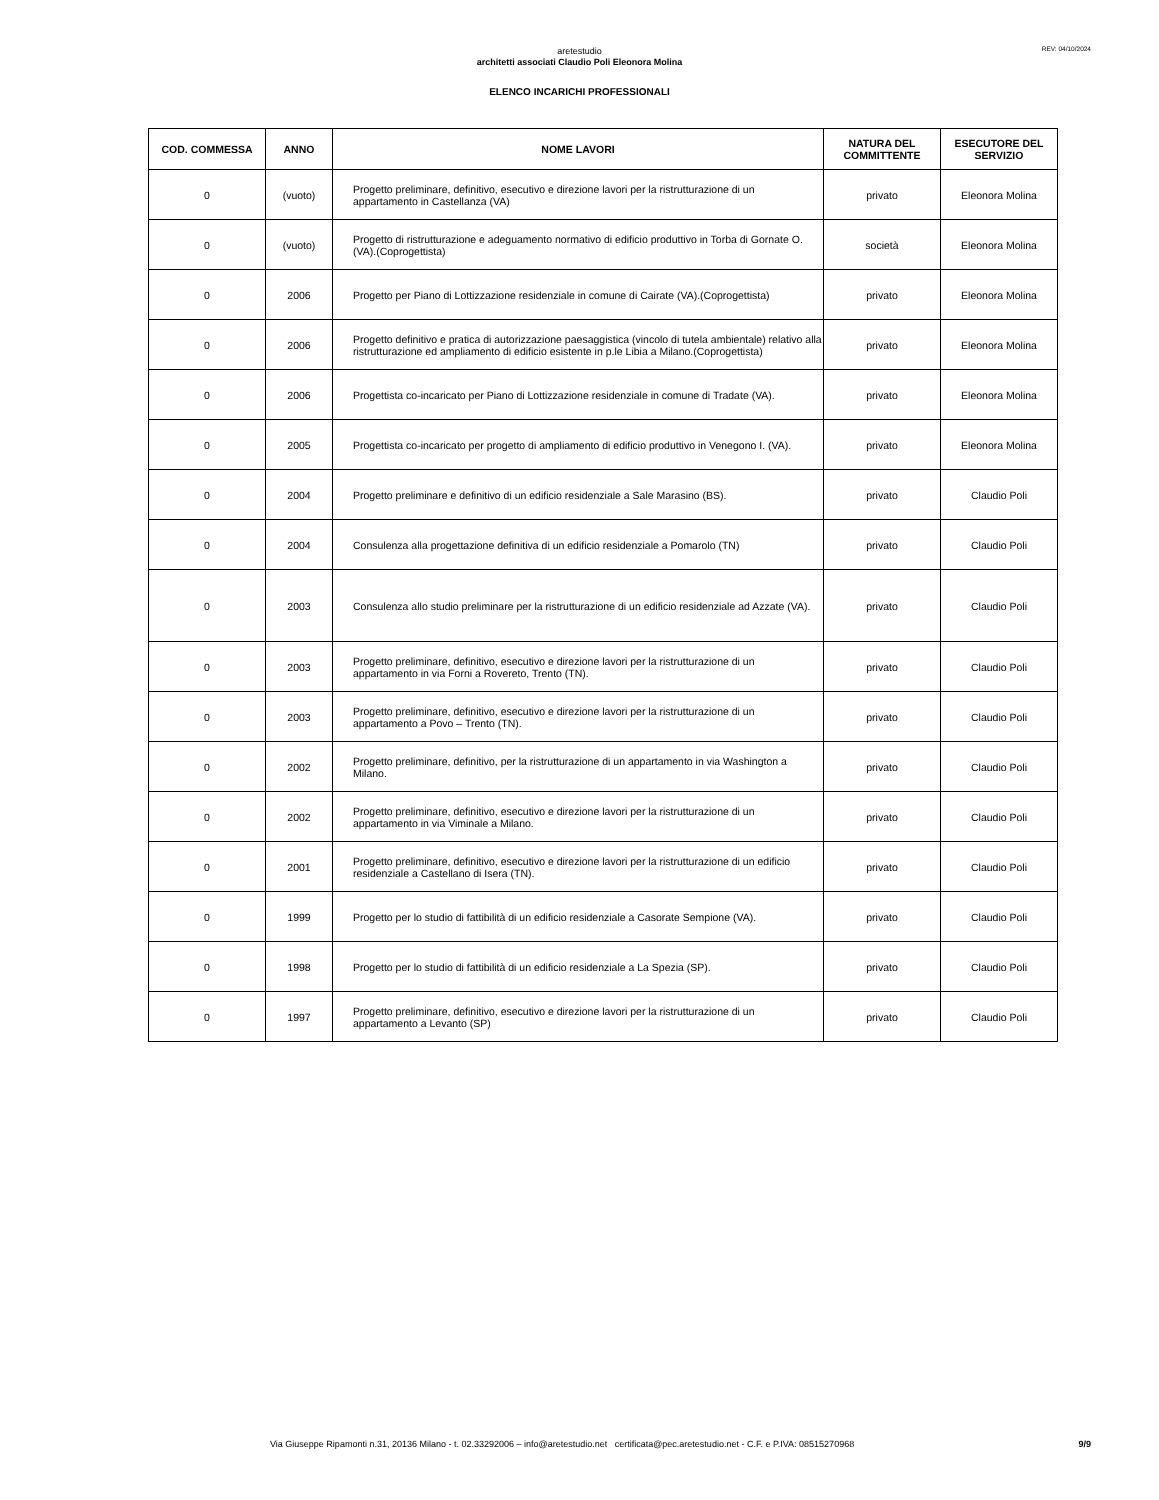REV: 04/10/2024
aretestudio
architetti associati Claudio Poli Eleonora Molina
ELENCO INCARICHI PROFESSIONALI
| COD. COMMESSA | ANNO | NOME LAVORI | NATURA DEL COMMITTENTE | ESECUTORE DEL SERVIZIO |
| --- | --- | --- | --- | --- |
| 0 | (vuoto) | Progetto preliminare, definitivo, esecutivo e direzione lavori per la ristrutturazione di un appartamento in Castellanza (VA) | privato | Eleonora Molina |
| 0 | (vuoto) | Progetto di ristrutturazione e adeguamento normativo di edificio produttivo in Torba di Gornate O. (VA).(Coprogettista) | società | Eleonora Molina |
| 0 | 2006 | Progetto per Piano di Lottizzazione residenziale in comune di Cairate (VA).(Coprogettista) | privato | Eleonora Molina |
| 0 | 2006 | Progetto definitivo e pratica di autorizzazione paesaggistica (vincolo di tutela ambientale) relativo alla ristrutturazione ed ampliamento di edificio esistente in p.le Libia a Milano.(Coprogettista) | privato | Eleonora Molina |
| 0 | 2006 | Progettista co-incaricato per Piano di Lottizzazione residenziale in comune di Tradate (VA). | privato | Eleonora Molina |
| 0 | 2005 | Progettista co-incaricato per progetto di ampliamento di edificio produttivo in Venegono I. (VA). | privato | Eleonora Molina |
| 0 | 2004 | Progetto preliminare e definitivo di un edificio residenziale a Sale Marasino (BS). | privato | Claudio Poli |
| 0 | 2004 | Consulenza alla progettazione definitiva di un edificio residenziale a Pomarolo (TN) | privato | Claudio Poli |
| 0 | 2003 | Consulenza allo studio preliminare per la ristrutturazione di un edificio residenziale ad Azzate (VA). | privato | Claudio Poli |
| 0 | 2003 | Progetto preliminare, definitivo, esecutivo e direzione lavori per la ristrutturazione di un appartamento in via Forni a Rovereto, Trento (TN). | privato | Claudio Poli |
| 0 | 2003 | Progetto preliminare, definitivo, esecutivo e direzione lavori per la ristrutturazione di un appartamento a Povo – Trento (TN). | privato | Claudio Poli |
| 0 | 2002 | Progetto preliminare, definitivo, per la ristrutturazione di un appartamento in via Washington a Milano. | privato | Claudio Poli |
| 0 | 2002 | Progetto preliminare, definitivo, esecutivo e direzione lavori per la ristrutturazione di un appartamento in via Viminale a Milano. | privato | Claudio Poli |
| 0 | 2001 | Progetto preliminare, definitivo, esecutivo e direzione lavori per la ristrutturazione di un edificio residenziale a Castellano di Isera (TN). | privato | Claudio Poli |
| 0 | 1999 | Progetto per lo studio di fattibilità di un edificio residenziale a Casorate Sempione (VA). | privato | Claudio Poli |
| 0 | 1998 | Progetto per lo studio di fattibilità di un edificio residenziale a La Spezia (SP). | privato | Claudio Poli |
| 0 | 1997 | Progetto preliminare, definitivo, esecutivo e direzione lavori per la ristrutturazione di un appartamento a Levanto (SP) | privato | Claudio Poli |
Via Giuseppe Ripamonti n.31, 20136 Milano - t. 02.33292006 – info@aretestudio.net certificata@pec.aretestudio.net - C.F. e P.IVA: 08515270968 9/9